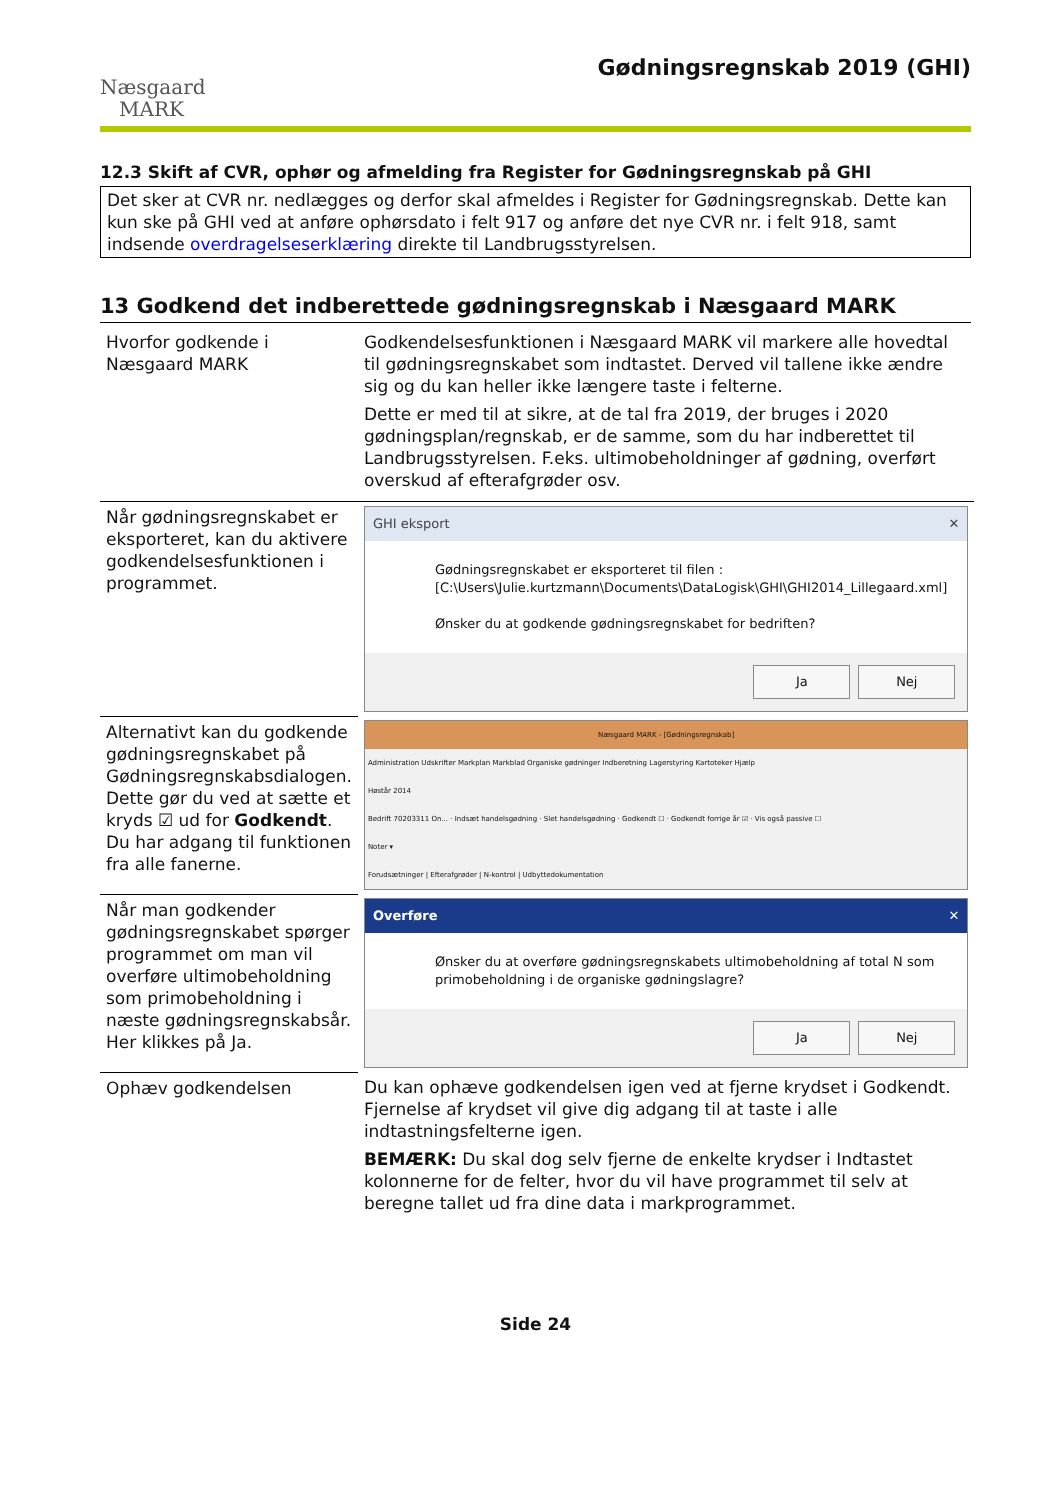Næsgaard
MARK
Gødningsregnskab 2019 (GHI)
12.3 Skift af CVR, ophør og afmelding fra Register for Gødningsregnskab på GHI
Det sker at CVR nr. nedlægges og derfor skal afmeldes i Register for Gødningsregnskab. Dette kan kun ske på GHI ved at anføre ophørsdato i felt 917 og anføre det nye CVR nr. i felt 918, samt indsende overdragelseserklæring direkte til Landbrugsstyrelsen.
13 Godkend det indberettede gødningsregnskab i Næsgaard MARK
| Hvorfor godkende i Næsgaard MARK | Godkendelsesfunktionen i Næsgaard MARK vil markere alle hovedtal til gødningsregnskabet som indtastet. Derved vil tallene ikke ændre sig og du kan heller ikke længere taste i felterne. Dette er med til at sikre, at de tal fra 2019, der bruges i 2020 gødningsplan/regnskab, er de samme, som du har indberettet til Landbrugsstyrelsen. F.eks. ultimobeholdninger af gødning, overført overskud af efterafgrøder osv. |
| Når gødningsregnskabet er eksporteret, kan du aktivere godkendelsesfunktionen i programmet. | GHI eksport ✕ Gødningsregnskabet er eksporteret til filen : [C:\Users\Julie.kurtzmann\Documents\DataLogisk\GHI\GHI2014_Lillegaard.xml] Ønsker du at godkende gødningsregnskabet for bedriften? Ja Nej |
| Alternativt kan du godkende gødningsregnskabet på Gødningsregnskabsdialogen. Dette gør du ved at sætte et kryds ☑ ud for Godkendt . Du har adgang til funktionen fra alle fanerne. | Næsgaard MARK - [Gødningsregnskab] Administration Udskrifter Markplan Markblad Organiske gødninger Indberetning Lagerstyring Kartoteker Hjælp Høstår 2014 Bedrift 70203311 On... · Indsæt handelsgødning · Slet handelsgødning · Godkendt ☐ · Godkendt forrige år ☑ · Vis også passive ☐ Noter ▾ Forudsætninger / Efterafgrøder / N-kontrol / Udbyttedokumentation |
| Når man godkender gødningsregnskabet spørger programmet om man vil overføre ultimobeholdning som primobeholdning i næste gødningsregnskabsår. Her klikkes på Ja. | Overføre ✕ Ønsker du at overføre gødningsregnskabets ultimobeholdning af total N som primobeholdning i de organiske gødningslagre? Ja Nej |
| Ophæv godkendelsen | Du kan ophæve godkendelsen igen ved at fjerne krydset i Godkendt. Fjernelse af krydset vil give dig adgang til at taste i alle indtastningsfelterne igen. BEMÆRK: Du skal dog selv fjerne de enkelte krydser i Indtastet kolonnerne for de felter, hvor du vil have programmet til selv at beregne tallet ud fra dine data i markprogrammet. |
Side 24